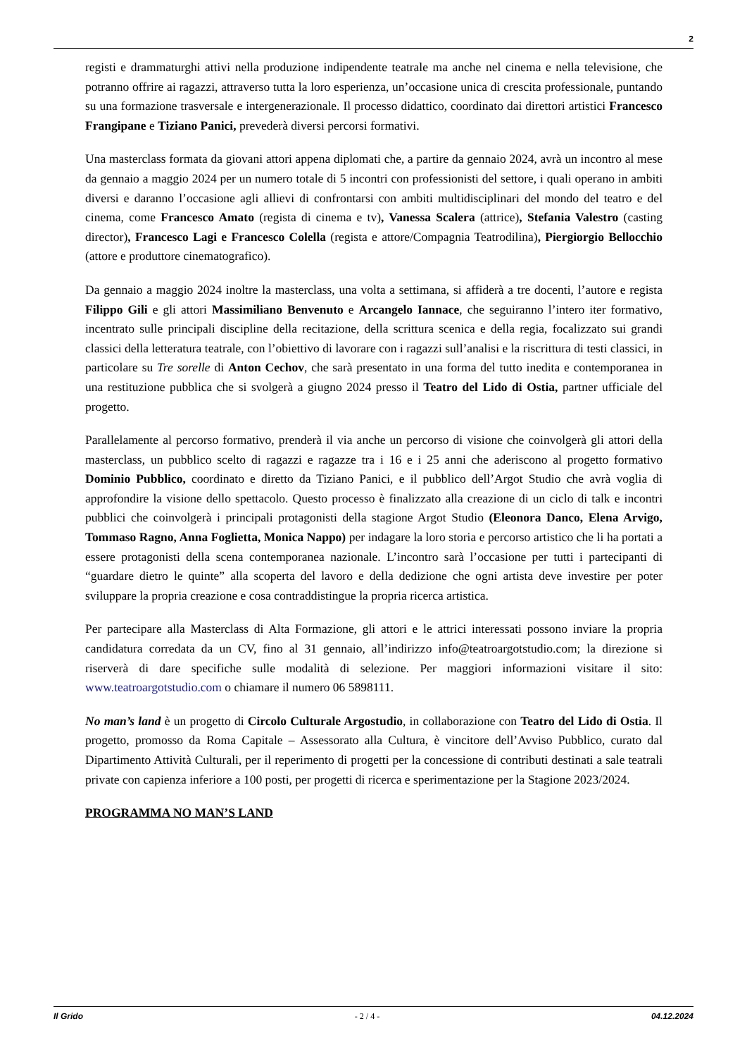2
registi e drammaturghi attivi nella produzione indipendente teatrale ma anche nel cinema e nella televisione, che potranno offrire ai ragazzi, attraverso tutta la loro esperienza, un’occasione unica di crescita professionale, puntando su una formazione trasversale e intergenerazionale. Il processo didattico, coordinato dai direttori artistici Francesco Frangipane e Tiziano Panici, prevederà diversi percorsi formativi.
Una masterclass formata da giovani attori appena diplomati che, a partire da gennaio 2024, avrà un incontro al mese da gennaio a maggio 2024 per un numero totale di 5 incontri con professionisti del settore, i quali operano in ambiti diversi e daranno l’occasione agli allievi di confrontarsi con ambiti multidisciplinari del mondo del teatro e del cinema, come Francesco Amato (regista di cinema e tv), Vanessa Scalera (attrice), Stefania Valestro (casting director), Francesco Lagi e Francesco Colella (regista e attore/Compagnia Teatrodilina), Piergiorgio Bellocchio (attore e produttore cinematografico).
Da gennaio a maggio 2024 inoltre la masterclass, una volta a settimana, si affiderà a tre docenti, l’autore e regista Filippo Gili e gli attori Massimiliano Benvenuto e Arcangelo Iannace, che seguiranno l’intero iter formativo, incentrato sulle principali discipline della recitazione, della scrittura scenica e della regia, focalizzato sui grandi classici della letteratura teatrale, con l’obiettivo di lavorare con i ragazzi sull’analisi e la riscrittura di testi classici, in particolare su Tre sorelle di Anton Cechov, che sarà presentato in una forma del tutto inedita e contemporanea in una restituzione pubblica che si svolgerà a giugno 2024 presso il Teatro del Lido di Ostia, partner ufficiale del progetto.
Parallelamente al percorso formativo, prenderà il via anche un percorso di visione che coinvolgerà gli attori della masterclass, un pubblico scelto di ragazzi e ragazze tra i 16 e i 25 anni che aderiscono al progetto formativo Dominio Pubblico, coordinato e diretto da Tiziano Panici, e il pubblico dell’Argot Studio che avrà voglia di approfondire la visione dello spettacolo. Questo processo è finalizzato alla creazione di un ciclo di talk e incontri pubblici che coinvolgerà i principali protagonisti della stagione Argot Studio (Eleonora Danco, Elena Arvigo, Tommaso Ragno, Anna Foglietta, Monica Nappo) per indagare la loro storia e percorso artistico che li ha portati a essere protagonisti della scena contemporanea nazionale. L’incontro sarà l’occasione per tutti i partecipanti di “guardare dietro le quinte” alla scoperta del lavoro e della dedizione che ogni artista deve investire per poter sviluppare la propria creazione e cosa contraddistingue la propria ricerca artistica.
Per partecipare alla Masterclass di Alta Formazione, gli attori e le attrici interessati possono inviare la propria candidatura corredata da un CV, fino al 31 gennaio, all’indirizzo info@teatroargotstudio.com; la direzione si riserverà di dare specifiche sulle modalità di selezione. Per maggiori informazioni visitare il sito: www.teatroargotstudio.com o chiamare il numero 06 5898111.
No man’s land è un progetto di Circolo Culturale Argostudio, in collaborazione con Teatro del Lido di Ostia. Il progetto, promosso da Roma Capitale – Assessorato alla Cultura, è vincitore dell’Avviso Pubblico, curato dal Dipartimento Attività Culturali, per il reperimento di progetti per la concessione di contributi destinati a sale teatrali private con capienza inferiore a 100 posti, per progetti di ricerca e sperimentazione per la Stagione 2023/2024.
PROGRAMMA NO MAN’S LAND
Il Grido - 2 / 4 - 04.12.2024